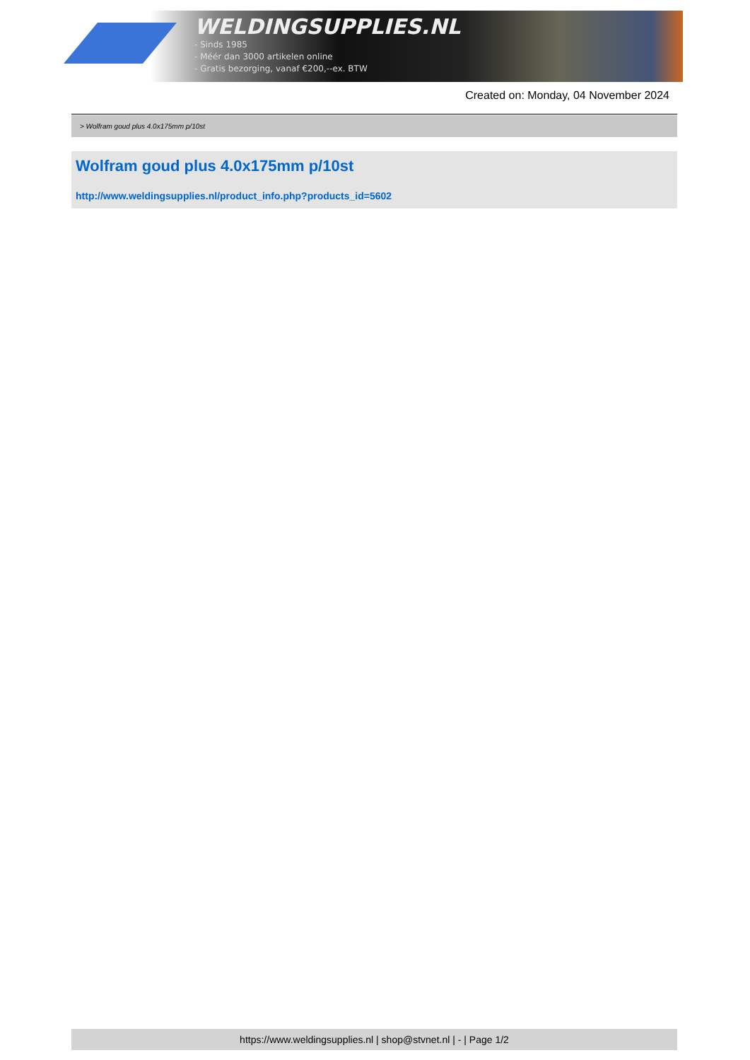WELDINGSUPPLIES.NL
- Sinds 1985
- Méér dan 3000 artikelen online
- Gratis bezorging, vanaf €200,--ex. BTW
Created on: Monday, 04 November 2024
> Wolfram goud plus 4.0x175mm p/10st
Wolfram goud plus 4.0x175mm p/10st
http://www.weldingsupplies.nl/product_info.php?products_id=5602
https://www.weldingsupplies.nl | shop@stvnet.nl | - | Page 1/2